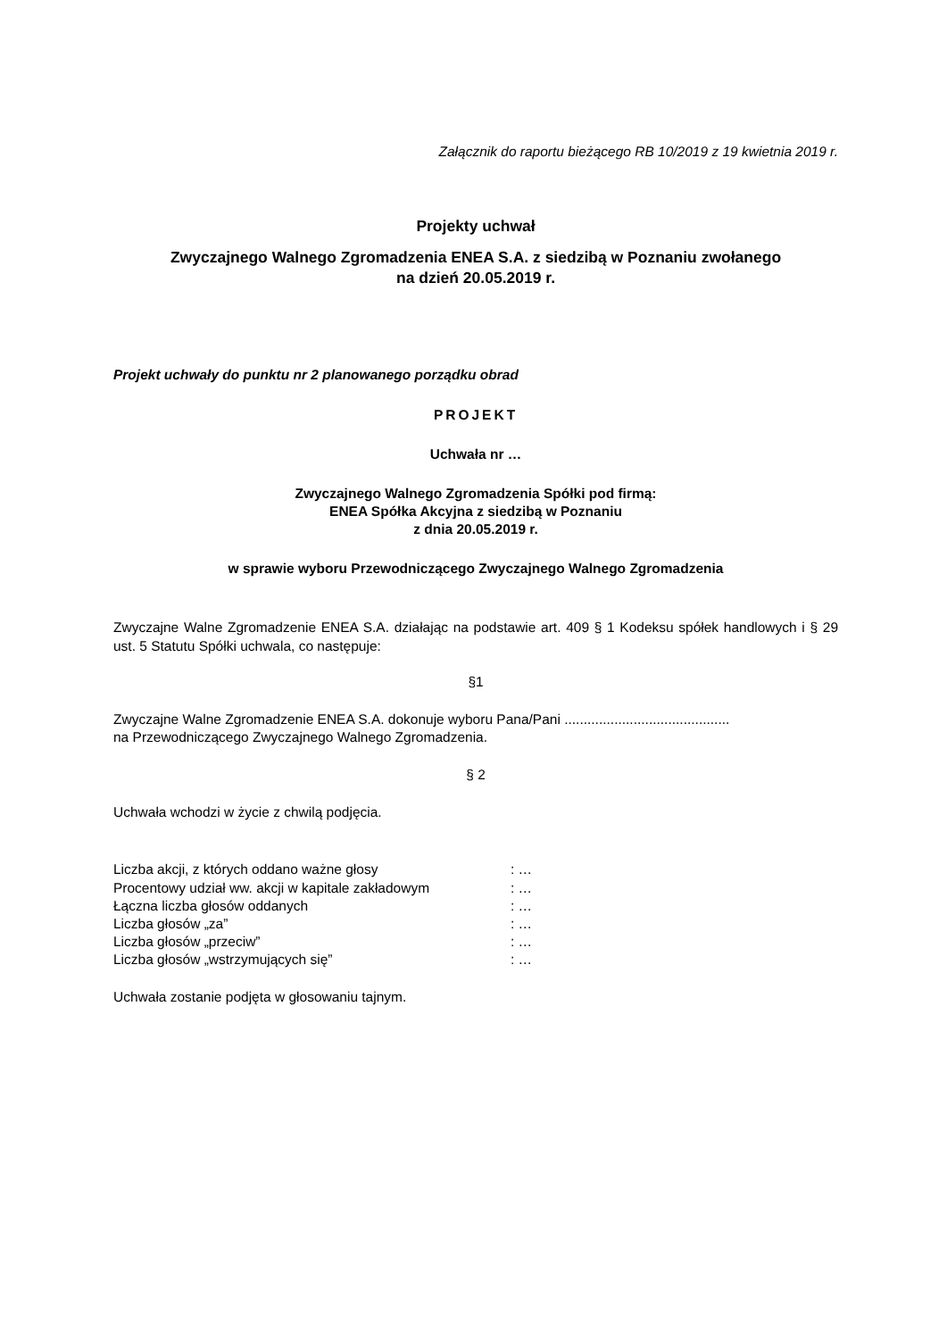Załącznik do raportu bieżącego RB 10/2019 z 19 kwietnia 2019 r.
Projekty uchwał
Zwyczajnego Walnego Zgromadzenia ENEA S.A. z siedzibą w Poznaniu zwołanego
na dzień 20.05.2019 r.
Projekt uchwały do punktu nr 2 planowanego porządku obrad
PROJEKT
Uchwała nr …
Zwyczajnego Walnego Zgromadzenia Spółki pod firmą:
ENEA Spółka Akcyjna z siedzibą w Poznaniu
z dnia 20.05.2019 r.
w sprawie wyboru Przewodniczącego Zwyczajnego Walnego Zgromadzenia
Zwyczajne Walne Zgromadzenie ENEA S.A. działając na podstawie art. 409 § 1 Kodeksu spółek handlowych i § 29 ust. 5 Statutu Spółki uchwala, co następuje:
§1
Zwyczajne Walne Zgromadzenie ENEA S.A. dokonuje wyboru Pana/Pani ...........................................
na Przewodniczącego Zwyczajnego Walnego Zgromadzenia.
§ 2
Uchwała wchodzi w życie z chwilą podjęcia.
| Liczba akcji, z których oddano ważne głosy | : … |
| Procentowy udział ww. akcji w kapitale zakładowym | : … |
| Łączna liczba głosów oddanych | : … |
| Liczba głosów „za” | : … |
| Liczba głosów „przeciw” | : … |
| Liczba głosów „wstrzymujących się” | : … |
Uchwała zostanie podjęta w głosowaniu tajnym.